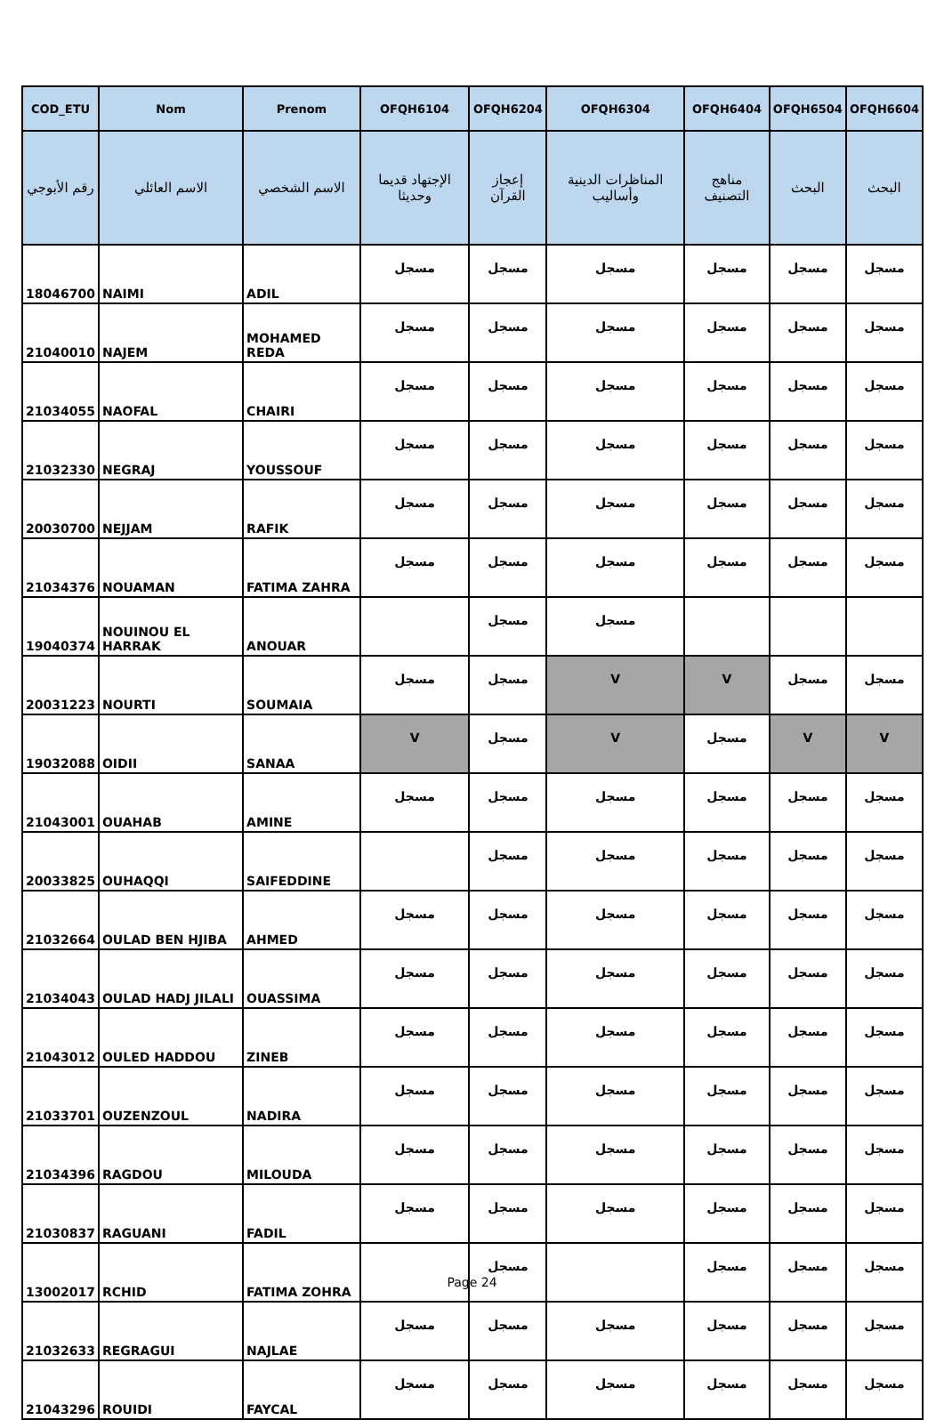| COD_ETU | Nom | Prenom | OFQH6104 | OFQH6204 | OFQH6304 | OFQH6404 | OFQH6504 | OFQH6604 |
| --- | --- | --- | --- | --- | --- | --- | --- | --- |
| رقم الأبوجي | الاسم العائلي | الاسم الشخصي | الإجتهاد قديما وحديثا | إعجاز القرآن | المناظرات الدينية وأساليب | مناهج التصنيف | البحث | البحث |
| 18046700 | NAIMI | ADIL | مسجل | مسجل | مسجل | مسجل | مسجل | مسجل |
| 21040010 | NAJEM | MOHAMED REDA | مسجل | مسجل | مسجل | مسجل | مسجل | مسجل |
| 21034055 | NAOFAL | CHAIRI | مسجل | مسجل | مسجل | مسجل | مسجل | مسجل |
| 21032330 | NEGRAJ | YOUSSOUF | مسجل | مسجل | مسجل | مسجل | مسجل | مسجل |
| 20030700 | NEJJAM | RAFIK | مسجل | مسجل | مسجل | مسجل | مسجل | مسجل |
| 21034376 | NOUAMAN | FATIMA ZAHRA | مسجل | مسجل | مسجل | مسجل | مسجل | مسجل |
| 19040374 | NOUINOU EL HARRAK | ANOUAR | | مسجل | مسجل | | | |
| 20031223 | NOURTI | SOUMAIA | مسجل | مسجل | V | V | مسجل | مسجل |
| 19032088 | OIDII | SANAA | V | مسجل | V | مسجل | V | V |
| 21043001 | OUAHAB | AMINE | مسجل | مسجل | مسجل | مسجل | مسجل | مسجل |
| 20033825 | OUHAQQI | SAIFEDDINE | | مسجل | مسجل | مسجل | مسجل | مسجل |
| 21032664 | OULAD BEN HJIBA | AHMED | مسجل | مسجل | مسجل | مسجل | مسجل | مسجل |
| 21034043 | OULAD HADJ JILALI | OUASSIMA | مسجل | مسجل | مسجل | مسجل | مسجل | مسجل |
| 21043012 | OULED HADDOU | ZINEB | مسجل | مسجل | مسجل | مسجل | مسجل | مسجل |
| 21033701 | OUZENZOUL | NADIRA | مسجل | مسجل | مسجل | مسجل | مسجل | مسجل |
| 21034396 | RAGDOU | MILOUDA | مسجل | مسجل | مسجل | مسجل | مسجل | مسجل |
| 21030837 | RAGUANI | FADIL | مسجل | مسجل | مسجل | مسجل | مسجل | مسجل |
| 13002017 | RCHID | FATIMA ZOHRA | | مسجل | | مسجل | مسجل | مسجل |
| 21032633 | REGRAGUI | NAJLAE | مسجل | مسجل | مسجل | مسجل | مسجل | مسجل |
| 21043296 | ROUIDI | FAYCAL | مسجل | مسجل | مسجل | مسجل | مسجل | مسجل |
Page 24